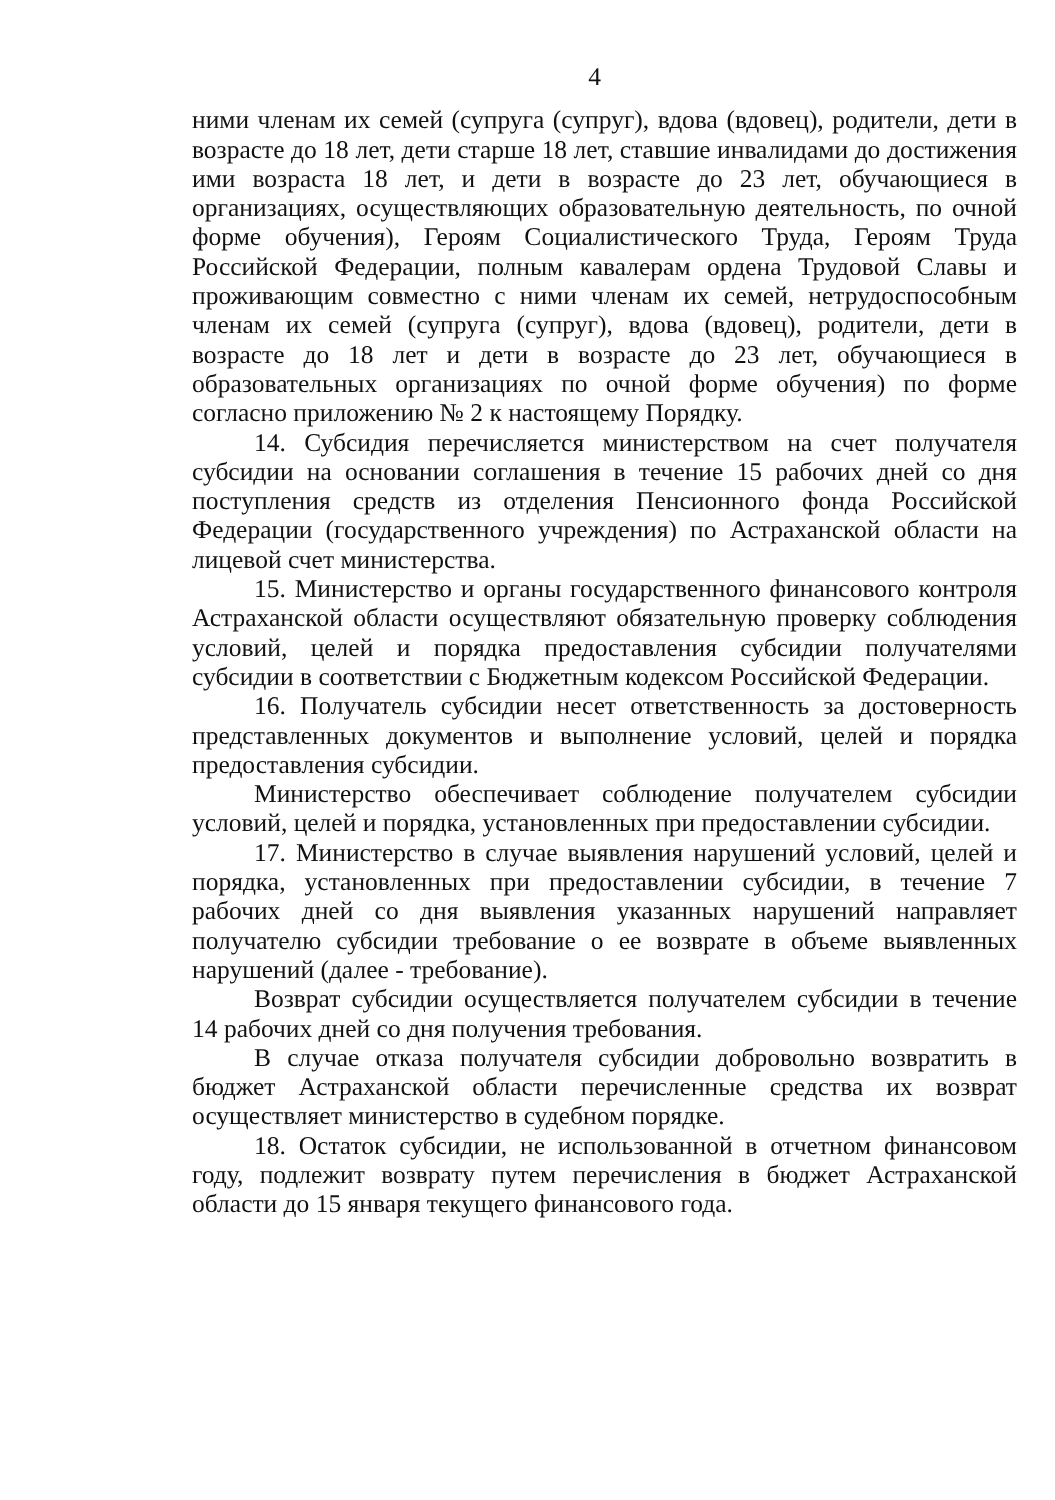4
ними членам их семей (супруга (супруг), вдова (вдовец), родители, дети в возрасте до 18 лет, дети старше 18 лет, ставшие инвалидами до достижения ими возраста 18 лет, и дети в возрасте до 23 лет, обучающиеся в организациях, осуществляющих образовательную деятельность, по очной форме обучения), Героям Социалистического Труда, Героям Труда Российской Федерации, полным кавалерам ордена Трудовой Славы и проживающим совместно с ними членам их семей, нетрудоспособным членам их семей (супруга (супруг), вдова (вдовец), родители, дети в возрасте до 18 лет и дети в возрасте до 23 лет, обучающиеся в образовательных организациях по очной форме обучения) по форме согласно приложению № 2 к настоящему Порядку.
14. Субсидия перечисляется министерством на счет получателя субсидии на основании соглашения в течение 15 рабочих дней со дня поступления средств из отделения Пенсионного фонда Российской Федерации (государственного учреждения) по Астраханской области на лицевой счет министерства.
15. Министерство и органы государственного финансового контроля Астраханской области осуществляют обязательную проверку соблюдения условий, целей и порядка предоставления субсидии получателями субсидии в соответствии с Бюджетным кодексом Российской Федерации.
16. Получатель субсидии несет ответственность за достоверность представленных документов и выполнение условий, целей и порядка предоставления субсидии.
Министерство обеспечивает соблюдение получателем субсидии условий, целей и порядка, установленных при предоставлении субсидии.
17. Министерство в случае выявления нарушений условий, целей и порядка, установленных при предоставлении субсидии, в течение 7 рабочих дней со дня выявления указанных нарушений направляет получателю субсидии требование о ее возврате в объеме выявленных нарушений (далее - требование).
Возврат субсидии осуществляется получателем субсидии в течение 14 рабочих дней со дня получения требования.
В случае отказа получателя субсидии добровольно возвратить в бюджет Астраханской области перечисленные средства их возврат осуществляет министерство в судебном порядке.
18. Остаток субсидии, не использованной в отчетном финансовом году, подлежит возврату путем перечисления в бюджет Астраханской области до 15 января текущего финансового года.